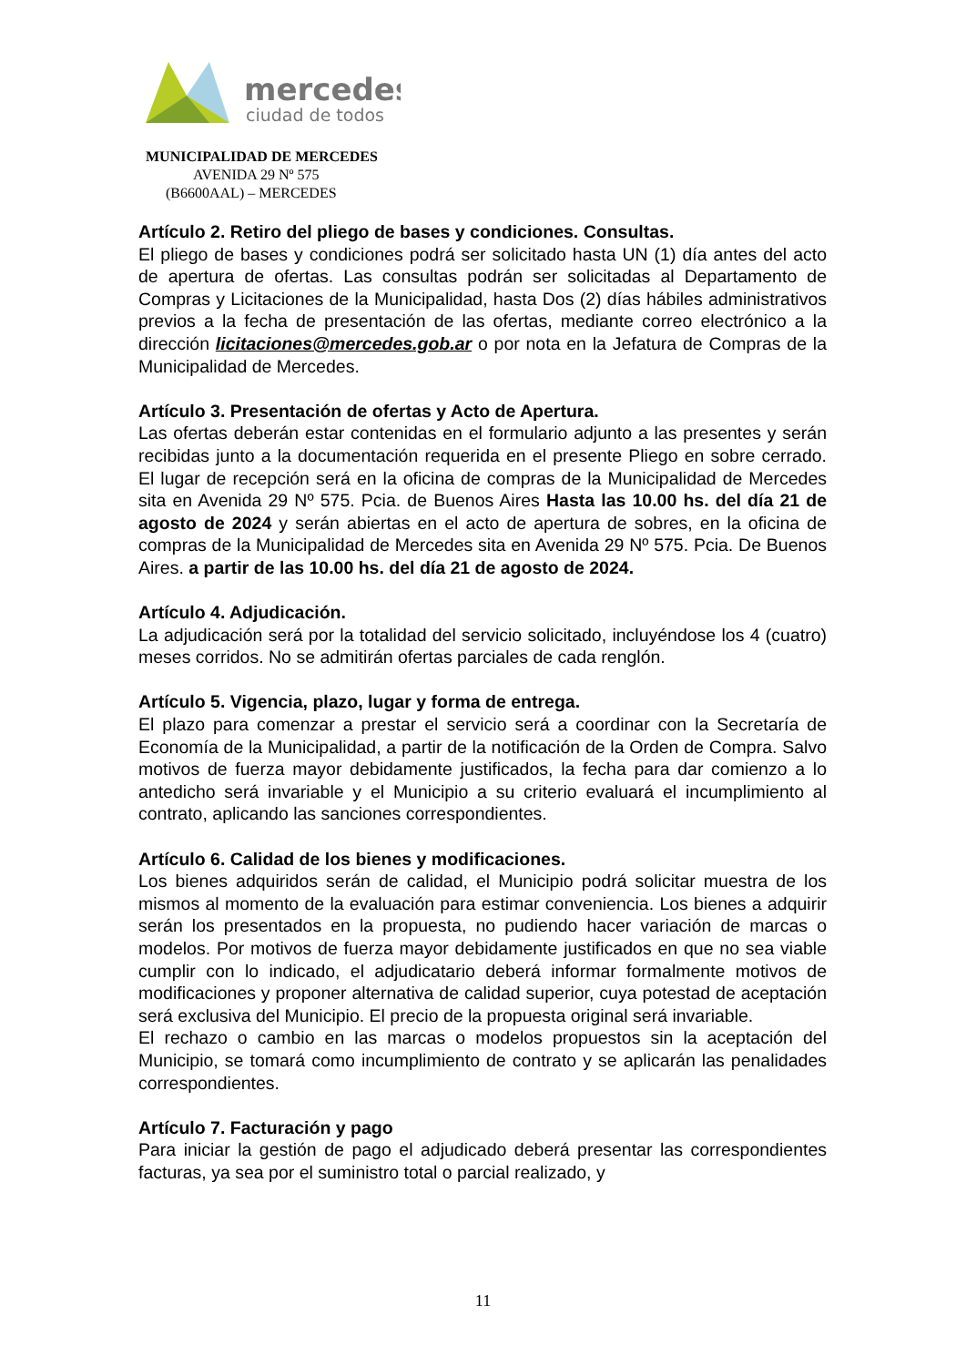mercedes
ciudad de todos
MUNICIPALIDAD DE MERCEDES
AVENIDA 29 Nº 575
(B6600AAL) – MERCEDES
Artículo 2. Retiro del pliego de bases y condiciones. Consultas.
El pliego de bases y condiciones podrá ser solicitado hasta UN (1) día antes del acto de apertura de ofertas. Las consultas podrán ser solicitadas al Departamento de Compras y Licitaciones de la Municipalidad, hasta Dos (2) días hábiles administrativos previos a la fecha de presentación de las ofertas, mediante correo electrónico a la dirección licitaciones@mercedes.gob.ar o por nota en la Jefatura de Compras de la Municipalidad de Mercedes.
Artículo 3. Presentación de ofertas y Acto de Apertura.
Las ofertas deberán estar contenidas en el formulario adjunto a las presentes y serán recibidas junto a la documentación requerida en el presente Pliego en sobre cerrado. El lugar de recepción será en la oficina de compras de la Municipalidad de Mercedes sita en Avenida 29 Nº 575. Pcia. de Buenos Aires Hasta las 10.00 hs. del día 21 de agosto de 2024 y serán abiertas en el acto de apertura de sobres, en la oficina de compras de la Municipalidad de Mercedes sita en Avenida 29 Nº 575. Pcia. De Buenos Aires. a partir de las 10.00 hs. del día 21 de agosto de 2024.
Artículo 4. Adjudicación.
La adjudicación será por la totalidad del servicio solicitado, incluyéndose los 4 (cuatro) meses corridos. No se admitirán ofertas parciales de cada renglón.
Artículo 5. Vigencia, plazo, lugar y forma de entrega.
El plazo para comenzar a prestar el servicio será a coordinar con la Secretaría de Economía de la Municipalidad, a partir de la notificación de la Orden de Compra. Salvo motivos de fuerza mayor debidamente justificados, la fecha para dar comienzo a lo antedicho será invariable y el Municipio a su criterio evaluará el incumplimiento al contrato, aplicando las sanciones correspondientes.
Artículo 6. Calidad de los bienes y modificaciones.
Los bienes adquiridos serán de calidad, el Municipio podrá solicitar muestra de los mismos al momento de la evaluación para estimar conveniencia. Los bienes a adquirir serán los presentados en la propuesta, no pudiendo hacer variación de marcas o modelos. Por motivos de fuerza mayor debidamente justificados en que no sea viable cumplir con lo indicado, el adjudicatario deberá informar formalmente motivos de modificaciones y proponer alternativa de calidad superior, cuya potestad de aceptación será exclusiva del Municipio. El precio de la propuesta original será invariable.
El rechazo o cambio en las marcas o modelos propuestos sin la aceptación del Municipio, se tomará como incumplimiento de contrato y se aplicarán las penalidades correspondientes.
Artículo 7. Facturación y pago
Para iniciar la gestión de pago el adjudicado deberá presentar las correspondientes facturas, ya sea por el suministro total o parcial realizado, y
11